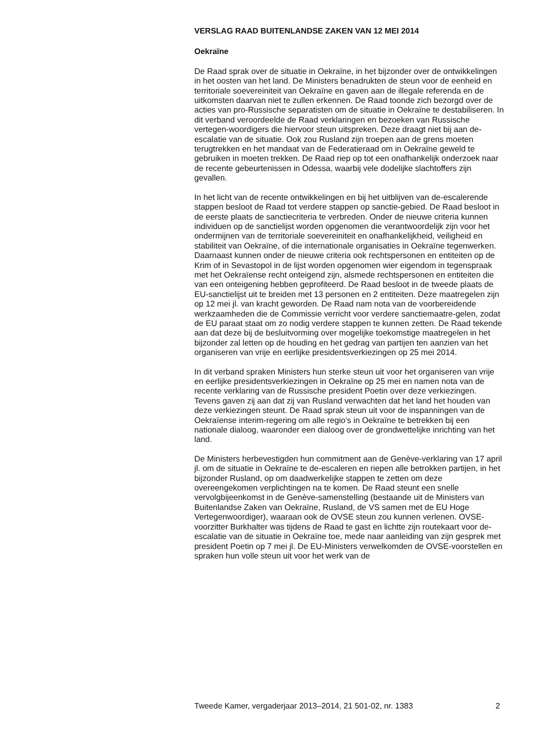VERSLAG RAAD BUITENLANDSE ZAKEN VAN 12 MEI 2014
Oekraïne
De Raad sprak over de situatie in Oekraïne, in het bijzonder over de ontwikkelingen in het oosten van het land. De Ministers benadrukten de steun voor de eenheid en territoriale soevereiniteit van Oekraïne en gaven aan de illegale referenda en de uitkomsten daarvan niet te zullen erkennen. De Raad toonde zich bezorgd over de acties van pro-Russische separatisten om de situatie in Oekraïne te destabiliseren. In dit verband veroordeelde de Raad verklaringen en bezoeken van Russische vertegen-woordigers die hiervoor steun uitspreken. Deze draagt niet bij aan de-escalatie van de situatie. Ook zou Rusland zijn troepen aan de grens moeten terugtrekken en het mandaat van de Federatieraad om in Oekraïne geweld te gebruiken in moeten trekken. De Raad riep op tot een onafhankelijk onderzoek naar de recente gebeurtenissen in Odessa, waarbij vele dodelijke slachtoffers zijn gevallen.
In het licht van de recente ontwikkelingen en bij het uitblijven van de-escalerende stappen besloot de Raad tot verdere stappen op sanctie-gebied. De Raad besloot in de eerste plaats de sanctiecriteria te verbreden. Onder de nieuwe criteria kunnen individuen op de sanctielijst worden opgenomen die verantwoordelijk zijn voor het ondermijnen van de territoriale soevereiniteit en onafhankelijkheid, veiligheid en stabiliteit van Oekraïne, of die internationale organisaties in Oekraïne tegenwerken. Daarnaast kunnen onder de nieuwe criteria ook rechtspersonen en entiteiten op de Krim of in Sevastopol in de lijst worden opgenomen wier eigendom in tegenspraak met het Oekraïense recht onteigend zijn, alsmede rechtspersonen en entiteiten die van een onteigening hebben geprofiteerd. De Raad besloot in de tweede plaats de EU-sanctielijst uit te breiden met 13 personen en 2 entiteiten. Deze maatregelen zijn op 12 mei jl. van kracht geworden. De Raad nam nota van de voorbereidende werkzaamheden die de Commissie verricht voor verdere sanctiemaatre-gelen, zodat de EU paraat staat om zo nodig verdere stappen te kunnen zetten. De Raad tekende aan dat deze bij de besluitvorming over mogelijke toekomstige maatregelen in het bijzonder zal letten op de houding en het gedrag van partijen ten aanzien van het organiseren van vrije en eerlijke presidentsverkiezingen op 25 mei 2014.
In dit verband spraken Ministers hun sterke steun uit voor het organiseren van vrije en eerlijke presidentsverkiezingen in Oekraïne op 25 mei en namen nota van de recente verklaring van de Russische president Poetin over deze verkiezingen. Tevens gaven zij aan dat zij van Rusland verwachten dat het land het houden van deze verkiezingen steunt. De Raad sprak steun uit voor de inspanningen van de Oekraïense interim-regering om alle regio’s in Oekraïne te betrekken bij een nationale dialoog, waaronder een dialoog over de grondwettelijke inrichting van het land.
De Ministers herbevestigden hun commitment aan de Genève-verklaring van 17 april jl. om de situatie in Oekraïne te de-escaleren en riepen alle betrokken partijen, in het bijzonder Rusland, op om daadwerkelijke stappen te zetten om deze overeengekomen verplichtingen na te komen. De Raad steunt een snelle vervolgbijeenkomst in de Genève-samenstelling (bestaande uit de Ministers van Buitenlandse Zaken van Oekraïne, Rusland, de VS samen met de EU Hoge Vertegenwoordiger), waaraan ook de OVSE steun zou kunnen verlenen. OVSE-voorzitter Burkhalter was tijdens de Raad te gast en lichtte zijn routekaart voor de-escalatie van de situatie in Oekraïne toe, mede naar aanleiding van zijn gesprek met president Poetin op 7 mei jl. De EU-Ministers verwelkomden de OVSE-voorstellen en spraken hun volle steun uit voor het werk van de
Tweede Kamer, vergaderjaar 2013–2014, 21 501-02, nr. 1383 2